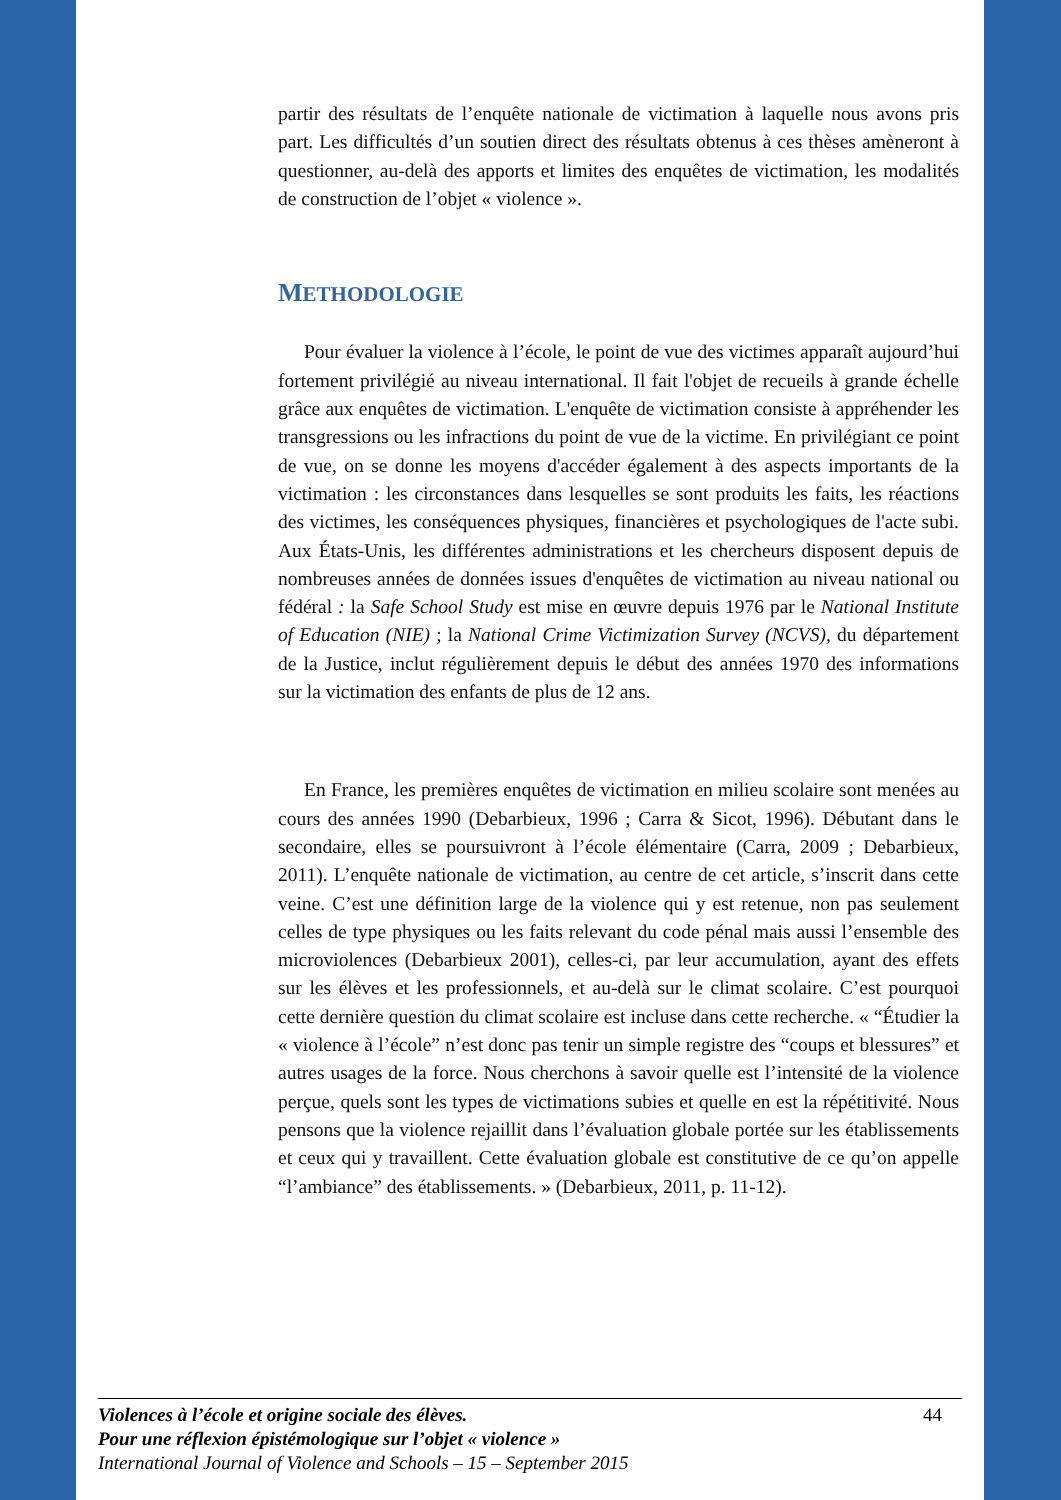partir des résultats de l’enquête nationale de victimation à laquelle nous avons pris part. Les difficultés d’un soutien direct des résultats obtenus à ces thèses amèneront à questionner, au-delà des apports et limites des enquêtes de victimation, les modalités de construction de l’objet « violence ».
METHODOLOGIE
Pour évaluer la violence à l’école, le point de vue des victimes apparaît aujourd’hui fortement privilégié au niveau international. Il fait l'objet de recueils à grande échelle grâce aux enquêtes de victimation. L'enquête de victimation consiste à appréhender les transgressions ou les infractions du point de vue de la victime. En privilégiant ce point de vue, on se donne les moyens d'accéder également à des aspects importants de la victimation : les circonstances dans lesquelles se sont produits les faits, les réactions des victimes, les conséquences physiques, financières et psychologiques de l'acte subi. Aux États-Unis, les différentes administrations et les chercheurs disposent depuis de nombreuses années de données issues d'enquêtes de victimation au niveau national ou fédéral : la Safe School Study est mise en œuvre depuis 1976 par le National Institute of Education (NIE) ; la National Crime Victimization Survey (NCVS), du département de la Justice, inclut régulièrement depuis le début des années 1970 des informations sur la victimation des enfants de plus de 12 ans.
En France, les premières enquêtes de victimation en milieu scolaire sont menées au cours des années 1990 (Debarbieux, 1996 ; Carra & Sicot, 1996). Débutant dans le secondaire, elles se poursuivront à l’école élémentaire (Carra, 2009 ; Debarbieux, 2011). L’enquête nationale de victimation, au centre de cet article, s’inscrit dans cette veine. C’est une définition large de la violence qui y est retenue, non pas seulement celles de type physiques ou les faits relevant du code pénal mais aussi l’ensemble des microviolences (Debarbieux 2001), celles-ci, par leur accumulation, ayant des effets sur les élèves et les professionnels, et au-delà sur le climat scolaire. C’est pourquoi cette dernière question du climat scolaire est incluse dans cette recherche. « “Étudier la « violence à l’école” n’est donc pas tenir un simple registre des “coups et blessures” et autres usages de la force. Nous cherchons à savoir quelle est l’intensité de la violence perçue, quels sont les types de victimations subies et quelle en est la répétitivité. Nous pensons que la violence rejaillit dans l’évaluation globale portée sur les établissements et ceux qui y travaillent. Cette évaluation globale est constitutive de ce qu’on appelle “l’ambiance” des établissements. » (Debarbieux, 2011, p. 11-12).
44 Violences à l’école et origine sociale des élèves.
Pour une réflexion épistémologique sur l’objet « violence »
International Journal of Violence and Schools – 15 – September 2015